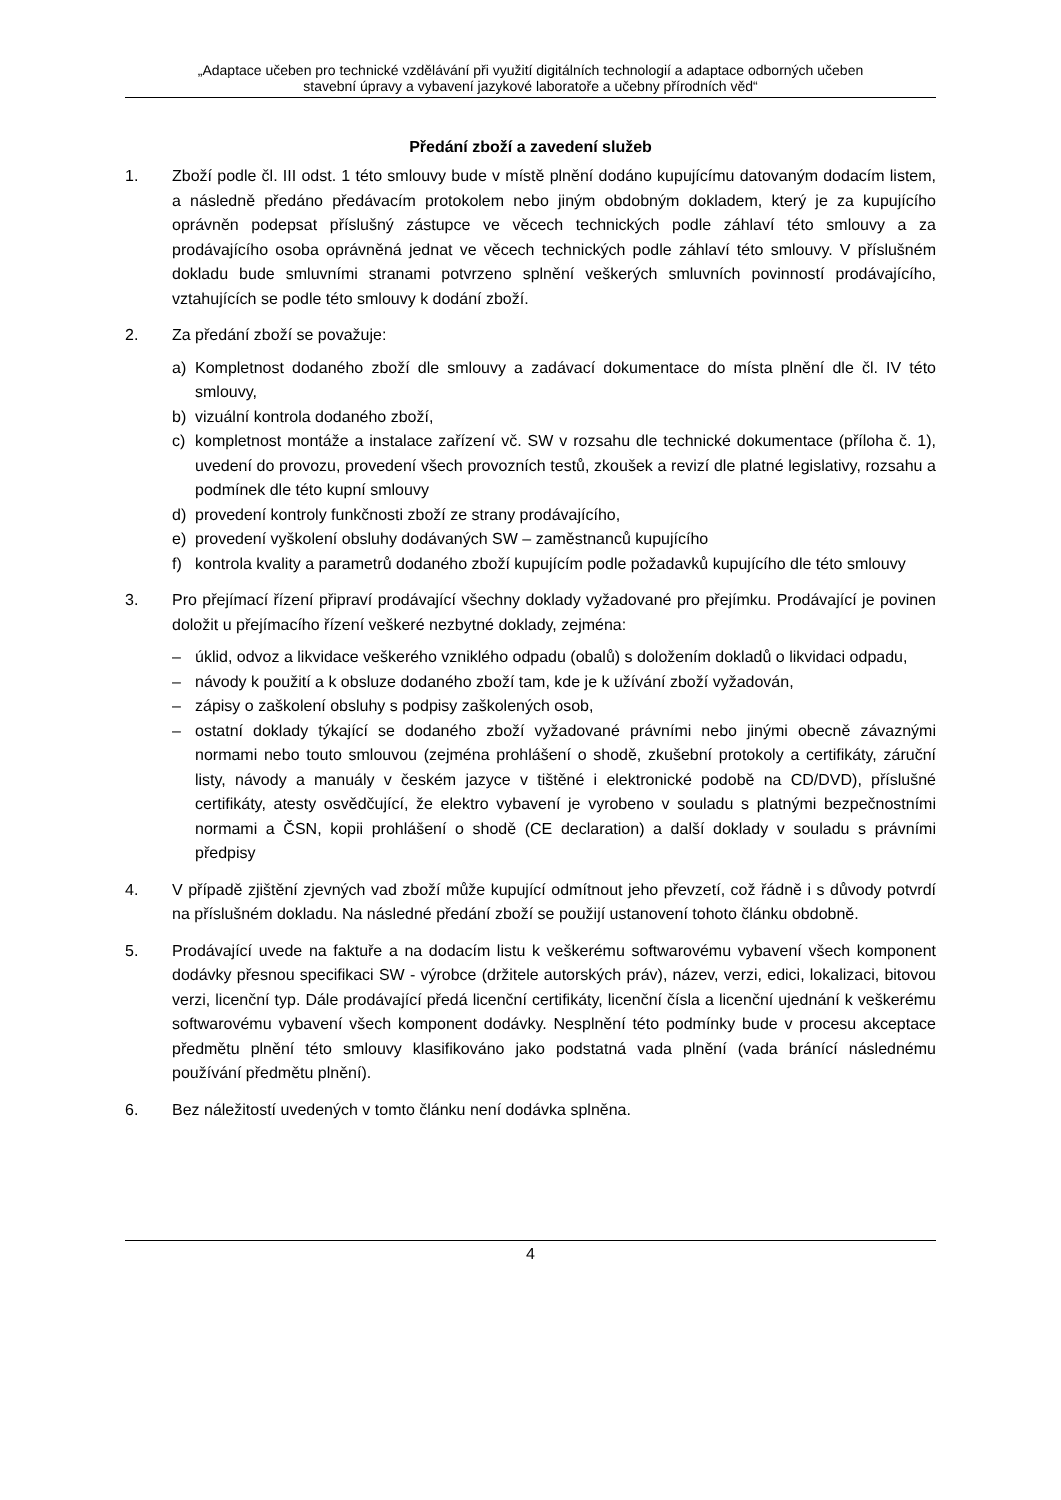„Adaptace učeben pro technické vzdělávání při využití digitálních technologií a adaptace odborných učeben
stavební úpravy a vybavení jazykové laboratoře a učebny přírodních věd“
Předání zboží a zavedení služeb
1. Zboží podle čl. III odst. 1 této smlouvy bude v místě plnění dodáno kupujícímu datovaným dodacím listem, a následně předáno předávacím protokolem nebo jiným obdobným dokladem, který je za kupujícího oprávněn podepsat příslušný zástupce ve věcech technických podle záhlaví této smlouvy a za prodávajícího osoba oprávněná jednat ve věcech technických podle záhlaví této smlouvy. V příslušném dokladu bude smluvními stranami potvrzeno splnění veškerých smluvních povinností prodávajícího, vztahujících se podle této smlouvy k dodání zboží.
2. Za předání zboží se považuje:
a) Kompletnost dodaného zboží dle smlouvy a zadávací dokumentace do místa plnění dle čl. IV této smlouvy,
b) vizuální kontrola dodaného zboží,
c) kompletnost montáže a instalace zařízení vč. SW v rozsahu dle technické dokumentace (příloha č. 1), uvedení do provozu, provedení všech provozních testů, zkoušek a revizí dle platné legislativy, rozsahu a podmínek dle této kupní smlouvy
d) provedení kontroly funkčnosti zboží ze strany prodávajícího,
e) provedení vyškolení obsluhy dodávaných SW – zaměstnanců kupujícího
f) kontrola kvality a parametrů dodaného zboží kupujícím podle požadavků kupujícího dle této smlouvy
3. Pro přejímací řízení připraví prodávající všechny doklady vyžadované pro přejímku. Prodávající je povinen doložit u přejímacího řízení veškeré nezbytné doklady, zejména:
– úklid, odvoz a likvidace veškerého vzniklého odpadu (obalů) s doložením dokladů o likvidaci odpadu,
– návody k použití a k obsluze dodaného zboží tam, kde je k užívání zboží vyžadován,
– zápisy o zaškolení obsluhy s podpisy zaškolených osob,
– ostatní doklady týkající se dodaného zboží vyžadované právními nebo jinými obecně závaznými normami nebo touto smlouvou (zejména prohlášení o shodě, zkušební protokoly a certifikáty, záruční listy, návody a manuály v českém jazyce v tištěné i elektronické podobě na CD/DVD), příslušné certifikáty, atesty osvědčující, že elektro vybavení je vyrobeno v souladu s platnými bezpečnostními normami a ČSN, kopii prohlášení o shodě (CE declaration) a další doklady v souladu s právními předpisy
4. V případě zjištění zjevných vad zboží může kupující odmítnout jeho převzetí, což řádně i s důvody potvrdí na příslušném dokladu. Na následné předání zboží se použijí ustanovení tohoto článku obdobně.
5. Prodávající uvede na faktuře a na dodacím listu k veškerému softwarovému vybavení všech komponent dodávky přesnou specifikaci SW - výrobce (držitele autorských práv), název, verzi, edici, lokalizaci, bitovou verzi, licenční typ. Dále prodávající předá licenční certifikáty, licenční čísla a licenční ujednání k veškerému softwarovému vybavení všech komponent dodávky. Nesplnění této podmínky bude v procesu akceptace předmětu plnění této smlouvy klasifikováno jako podstatná vada plnění (vada bránící následnému používání předmětu plnění).
6. Bez náležitostí uvedených v tomto článku není dodávka splněna.
4